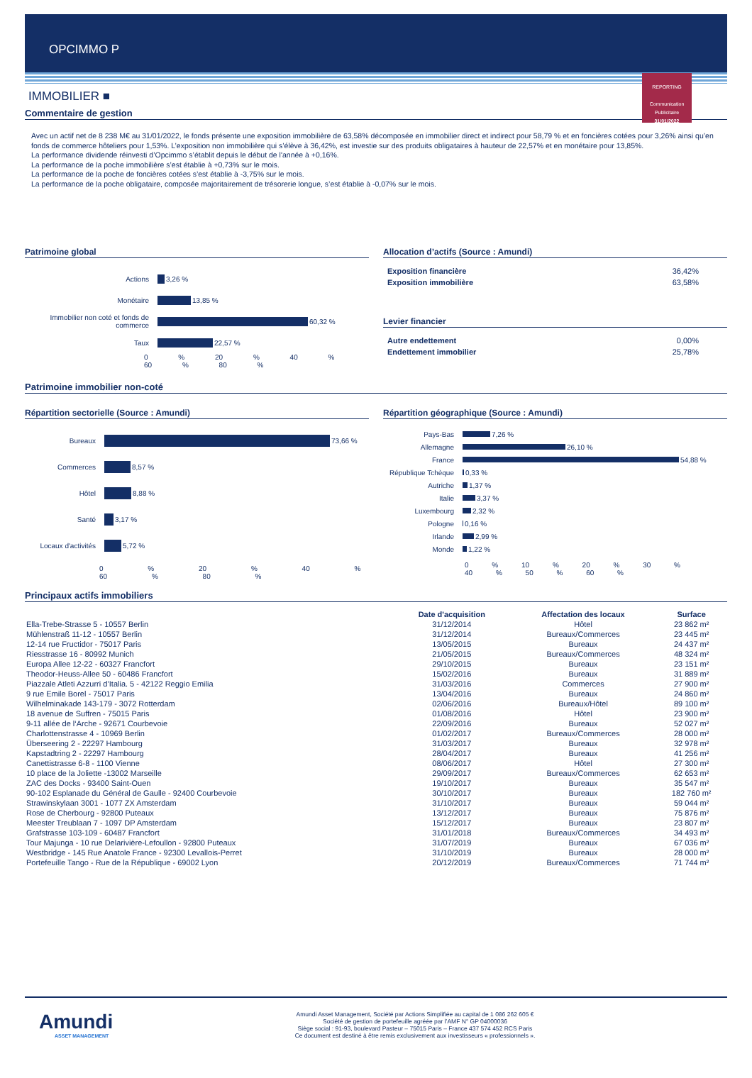OPCIMMO P
REPORTING
Communication
Publicitaire
31/01/2022
IMMOBILIER ■
Commentaire de gestion
Avec un actif net de 8 238 M€ au 31/01/2022, le fonds présente une exposition immobilière de 63,58% décomposée en immobilier direct et indirect pour 58,79 % et en foncières cotées pour 3,26% ainsi qu’en fonds de commerce hôteliers pour 1,53%. L’exposition non immobilière qui s’élève à 36,42%, est investie sur des produits obligataires à hauteur de 22,57% et en monétaire pour 13,85%.
La performance dividende réinvesti d’Opcimmo s’établit depuis le début de l'année à +0,16%.
La performance de la poche immobilière s’est établie à +0,73% sur le mois.
La performance de la poche de foncières cotées s’est établie à -3,75% sur le mois.
La performance de la poche obligataire, composée majoritairement de trésorerie longue, s’est établie à -0,07% sur le mois.
Patrimoine global
Actions 3,26 %
Monétaire 13,85 %
Immobilier non coté et fonds de commerce 60,32 %
Taux 22,57 %
0 % 20 % 40 % 60 % 80 %
Allocation d’actifs (Source : Amundi)
Exposition financière 36,42%
Exposition immobilière 63,58%
Levier financier
Autre endettement 0,00%
Endettement immobilier 25,78%
Patrimoine immobilier non-coté
Répartition sectorielle (Source : Amundi)
Bureaux 73,66 %
Commerces 8,57 %
Hôtel 8,88 %
Santé 3,17 %
Locaux d'activités 5,72 %
0 % 20 % 40 % 60 % 80 %
Répartition géographique (Source : Amundi)
Pays-Bas 7,26 %
Allemagne 26,10 %
France 54,88 %
République Tchèque 0,33 %
Autriche 1,37 %
Italie 3,37 %
Luxembourg 2,32 %
Pologne 0,16 %
Irlande 2,99 %
Monde 1,22 %
0 % 10 % 20 % 30 % 40 % 50 % 60 %
Principaux actifs immobiliers
| | Date d'acquisition | Affectation des locaux | Surface |
| --- | --- | --- | --- |
| Ella-Trebe-Strasse 5 - 10557 Berlin | 31/12/2014 | Hôtel | 23 862 m² |
| Mühlenstraß 11-12 - 10557 Berlin | 31/12/2014 | Bureaux/Commerces | 23 445 m² |
| 12-14 rue Fructidor - 75017 Paris | 13/05/2015 | Bureaux | 24 437 m² |
| Riesstrasse 16 - 80992 Munich | 21/05/2015 | Bureaux/Commerces | 48 324 m² |
| Europa Allee 12-22 - 60327 Francfort | 29/10/2015 | Bureaux | 23 151 m² |
| Theodor-Heuss-Allee 50 - 60486 Francfort | 15/02/2016 | Bureaux | 31 889 m² |
| Piazzale Atleti Azzurri d’Italia. 5 - 42122 Reggio Emilia | 31/03/2016 | Commerces | 27 900 m² |
| 9 rue Emile Borel - 75017 Paris | 13/04/2016 | Bureaux | 24 860 m² |
| Wilhelminakade 143-179 - 3072 Rotterdam | 02/06/2016 | Bureaux/Hôtel | 89 100 m² |
| 18 avenue de Suffren - 75015 Paris | 01/08/2016 | Hôtel | 23 900 m² |
| 9-11 allée de l‘Arche - 92671 Courbevoie | 22/09/2016 | Bureaux | 52 027 m² |
| Charlottenstrasse 4 - 10969 Berlin | 01/02/2017 | Bureaux/Commerces | 28 000 m² |
| Überseering 2 - 22297 Hambourg | 31/03/2017 | Bureaux | 32 978 m² |
| Kapstadtring 2 - 22297 Hambourg | 28/04/2017 | Bureaux | 41 256 m² |
| Canettistrasse 6-8 - 1100 Vienne | 08/06/2017 | Hôtel | 27 300 m² |
| 10 place de la Joliette -13002 Marseille | 29/09/2017 | Bureaux/Commerces | 62 653 m² |
| ZAC des Docks - 93400 Saint-Ouen | 19/10/2017 | Bureaux | 35 547 m² |
| 90-102 Esplanade du Général de Gaulle - 92400 Courbevoie | 30/10/2017 | Bureaux | 182 760 m² |
| Strawinskylaan 3001 - 1077 ZX Amsterdam | 31/10/2017 | Bureaux | 59 044 m² |
| Rose de Cherbourg - 92800 Puteaux | 13/12/2017 | Bureaux | 75 876 m² |
| Meester Treublaan 7 - 1097 DP Amsterdam | 15/12/2017 | Bureaux | 23 807 m² |
| Grafstrasse 103-109 - 60487 Francfort | 31/01/2018 | Bureaux/Commerces | 34 493 m² |
| Tour Majunga - 10 rue Delarivière-Lefoullon - 92800 Puteaux | 31/07/2019 | Bureaux | 67 036 m² |
| Westbridge - 145 Rue Anatole France - 92300 Levallois-Perret | 31/10/2019 | Bureaux | 28 000 m² |
| Portefeuille Tango - Rue de la République - 69002 Lyon | 20/12/2019 | Bureaux/Commerces | 71 744 m² |
Amundi
ASSET MANAGEMENT
Amundi Asset Management, Société par Actions Simplifiée au capital de 1 086 262 605 €
Société de gestion de portefeuille agréée par l’AMF N° GP 04000036
Siège social : 91-93, boulevard Pasteur – 75015 Paris – France 437 574 452 RCS Paris
Ce document est destiné à être remis exclusivement aux investisseurs « professionnels ».